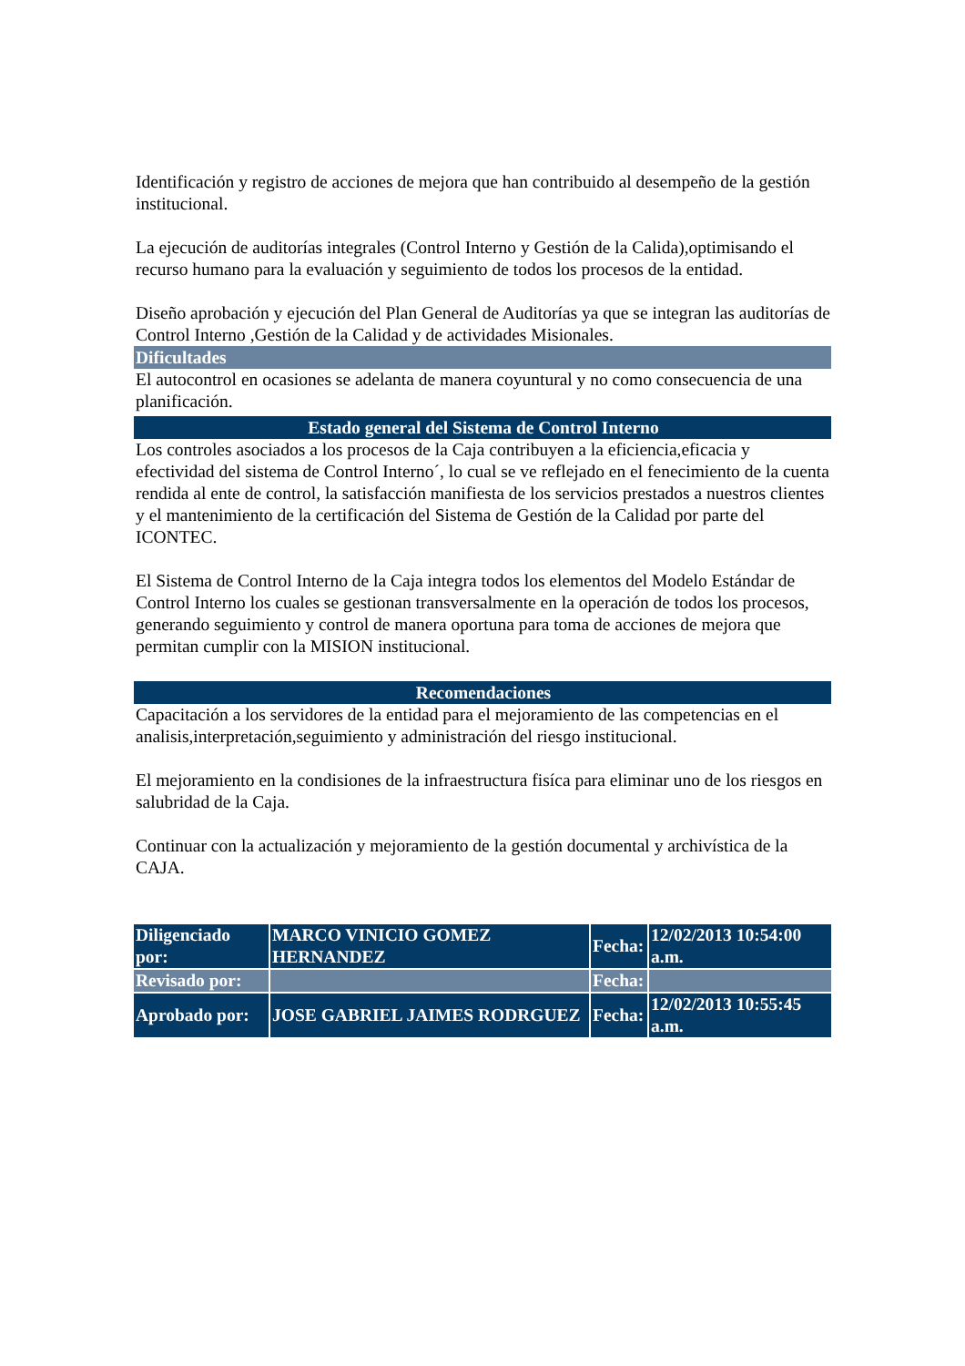Identificación y registro de acciones de mejora que han contribuido al desempeño de la gestión institucional.
La ejecución de auditorías integrales (Control Interno y Gestión de la Calida),optimisando el recurso humano para la evaluación y seguimiento de todos los procesos de la entidad.
Diseño aprobación y ejecución del Plan General de Auditorías ya que se integran las auditorías de Control Interno ,Gestión de la Calidad y de actividades Misionales.
Dificultades
El autocontrol en ocasiones se adelanta de manera coyuntural y no como consecuencia de una planificación.
Estado general del Sistema de Control Interno
Los controles asociados a los procesos de la Caja contribuyen a la eficiencia,eficacia y efectividad del sistema de Control Interno´, lo cual se ve reflejado en el fenecimiento de la cuenta rendida al ente de control, la satisfacción manifiesta de los servicios prestados a nuestros clientes y el mantenimiento de la certificación del Sistema de Gestión de la Calidad por parte del ICONTEC.
El Sistema de Control Interno de la Caja integra todos los elementos del Modelo Estándar de Control Interno los cuales se gestionan transversalmente en la operación de todos los procesos, generando seguimiento y control de manera oportuna para toma de acciones de mejora que permitan cumplir con la MISION institucional.
Recomendaciones
Capacitación a los servidores de la entidad para el mejoramiento de las competencias en el analisis,interpretación,seguimiento y administración del riesgo institucional.
El mejoramiento en la condisiones de la infraestructura fisíca para eliminar uno de los riesgos en salubridad de la Caja.
Continuar con la actualización y mejoramiento de la gestión documental y archivística de la CAJA.
| Diligenciado por: | MARCO VINICIO GOMEZ HERNANDEZ | Fecha: | 12/02/2013 10:54:00 a.m. |
| Revisado por: | | Fecha: | |
| Aprobado por: | JOSE GABRIEL JAIMES RODRGUEZ | Fecha: | 12/02/2013 10:55:45 a.m. |